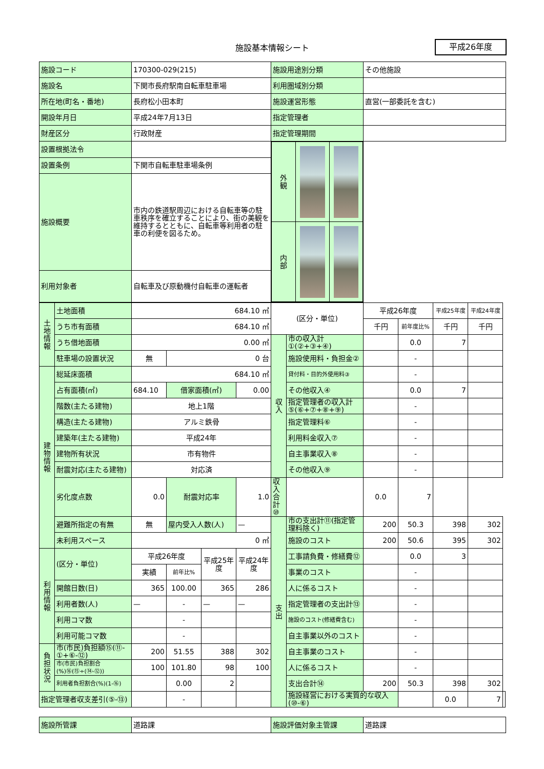施設基本情報シート
平成26年度
| 施設コード | 170300-029(215) | 施設用途別分類 | その他施設 |
| 施設名 | 下関市長府駅南自転車駐車場 | 利用圏域別分類 | |
| 所在地(町名・番地) | 長府松小田本町 | 施設運営形態 | 直営(一部委託を含む) |
| 開設年月日 | 平成24年7月13日 | 指定管理者 | |
| 財産区分 | 行政財産 | 指定管理期間 | |
| 設置根拠法令 | | / 外 観 / / / / 内 部 / / / | |
| 設置条例 | 下関市自転車駐車場条例 | | |
| 施設概要 | 市内の鉄道駅周辺における自転車等の駐車秩序を確立することにより、街の美観を維持するとともに、自転車等利用者の駐車の利便を図るため。 | | |
| 利用対象者 | 自転車及び原動機付自転車の運転者 | | |
| 土地情報 | 土地面積 | 684.10 ㎡ | | | | (区分・単位) | | 平成26年度 | | 平成25年度 | 平成24年度 | |
| | うち市有面積 | 684.10 ㎡ | | | | | | 千円 | 前年度比% | 千円 | 千円 | |
| | うち借地面積 | 0.00 ㎡ | | | | 収入 | 市の収入計①(②+③+④) | | 0.0 | 7 | | |
| | 駐車場の設置状況 | 無 | 0 台 | | | | 施設使用料・負担金② | | - | | | |
| 建物情報 | 総延床面積 | 684.10 ㎡ | | | | | 貸付料・目的外使用料③ | | - | | | |
| | 占有面積(㎡) | 684.10 | 借家面積(㎡) | | 0.00 | | その他収入④ | | 0.0 | 7 | | |
| | 階数(主たる建物) | 地上1階 | | | | | 指定管理者の収入計⑤(⑥+⑦+⑧+⑨) | | - | | | |
| | 構造(主たる建物) | アルミ鉄骨 | | | | | 指定管理料⑥ | | - | | | |
| | 建築年(主たる建物) | 平成24年 | | | | | 利用料金収入⑦ | | - | | | |
| | 建物所有状況 | 市有物件 | | | | | 自主事業収入⑧ | | - | | | |
| | 耐震対応(主たる建物) | 対応済 | | | | | その他収入⑨ | | - | | | |
| | 劣化度点数 | 0.0 | 耐震対応率 | | 1.0 | 収入合計⑩ | | 0.0 | 7 | | | |
| | 避難所指定の有無 | 無 | 屋内受入人数(人) | | — | 支出 | 市の支出計⑪(指定管理料除く) | 200 | 50.3 | 398 | 302 | |
| | 未利用スペース | 0 ㎡ | | | | | 施設のコスト | 200 | 50.6 | 395 | 302 | |
| 利用情報 | (区分・単位) | 平成26年度 | | 平成25年度 | 平成24年度 | | 工事請負費・修繕費⑫ | | 0.0 | 3 | | |
| | | 実績 | 前年比% | | | | 事業のコスト | | - | | | |
| | 開館日数(日) | 365 | 100.00 | 365 | 286 | | 人に係るコスト | | - | | | |
| | 利用者数(人) | — | - | — | — | | 指定管理者の支出計⑬ | | - | | | |
| | 利用コマ数 | | - | | | | 施設のコスト(修繕費含む) | | - | | | |
| | 利用可能コマ数 | | - | | | | 自主事業以外のコスト | | - | | | |
| 負担状況 | 市(市民)負担額⑮(⑪-①+⑥-⑫) | 200 | 51.55 | 388 | 302 | | 自主事業のコスト | | - | | | |
| | 市(市民)負担割合(%)⑯(⑮÷(⑭-⑫)) | 100 | 101.80 | 98 | 100 | | 人に係るコスト | | - | | | |
| | 利用者負担割合(%)(1-⑯) | | 0.00 | 2 | | | 支出合計⑭ | 200 | 50.3 | 398 | 302 | |
| 指定管理者収支差引(⑤-⑬) | | | - | | | | 施設経営における実質的な収入(⑩-⑥) | | | 0.0 | 7 | |
| 施設所管課 | 道路課 | 施設評価対象主管課 | 道路課 |